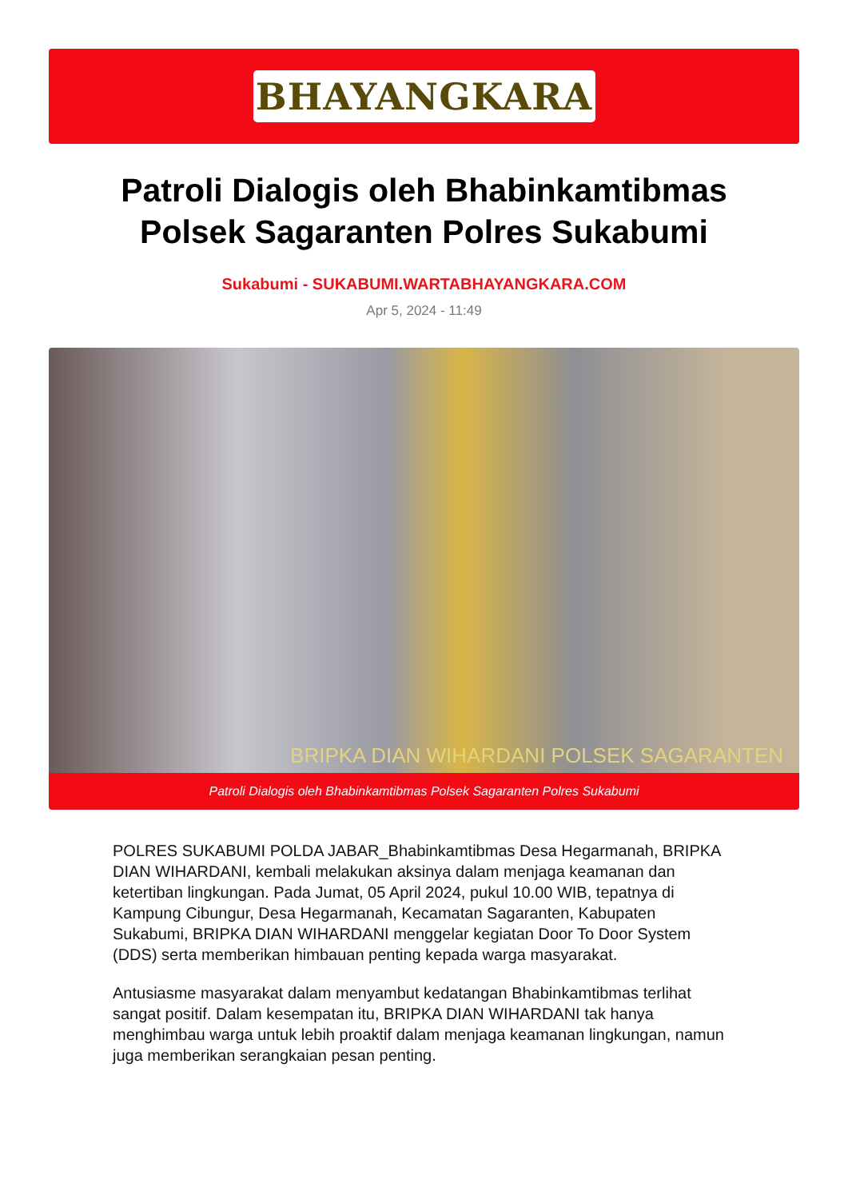BHAYANGKARA
Patroli Dialogis oleh Bhabinkamtibmas Polsek Sagaranten Polres Sukabumi
Sukabumi - SUKABUMI.WARTABHAYANGKARA.COM
Apr 5, 2024 - 11:49
BRIPKA DIAN WIHARDANI POLSEK SAGARANTEN
Patroli Dialogis oleh Bhabinkamtibmas Polsek Sagaranten Polres Sukabumi
POLRES SUKABUMI POLDA JABAR_Bhabinkamtibmas Desa Hegarmanah, BRIPKA DIAN WIHARDANI, kembali melakukan aksinya dalam menjaga keamanan dan ketertiban lingkungan. Pada Jumat, 05 April 2024, pukul 10.00 WIB, tepatnya di Kampung Cibungur, Desa Hegarmanah, Kecamatan Sagaranten, Kabupaten Sukabumi, BRIPKA DIAN WIHARDANI menggelar kegiatan Door To Door System (DDS) serta memberikan himbauan penting kepada warga masyarakat.
Antusiasme masyarakat dalam menyambut kedatangan Bhabinkamtibmas terlihat sangat positif. Dalam kesempatan itu, BRIPKA DIAN WIHARDANI tak hanya menghimbau warga untuk lebih proaktif dalam menjaga keamanan lingkungan, namun juga memberikan serangkaian pesan penting.